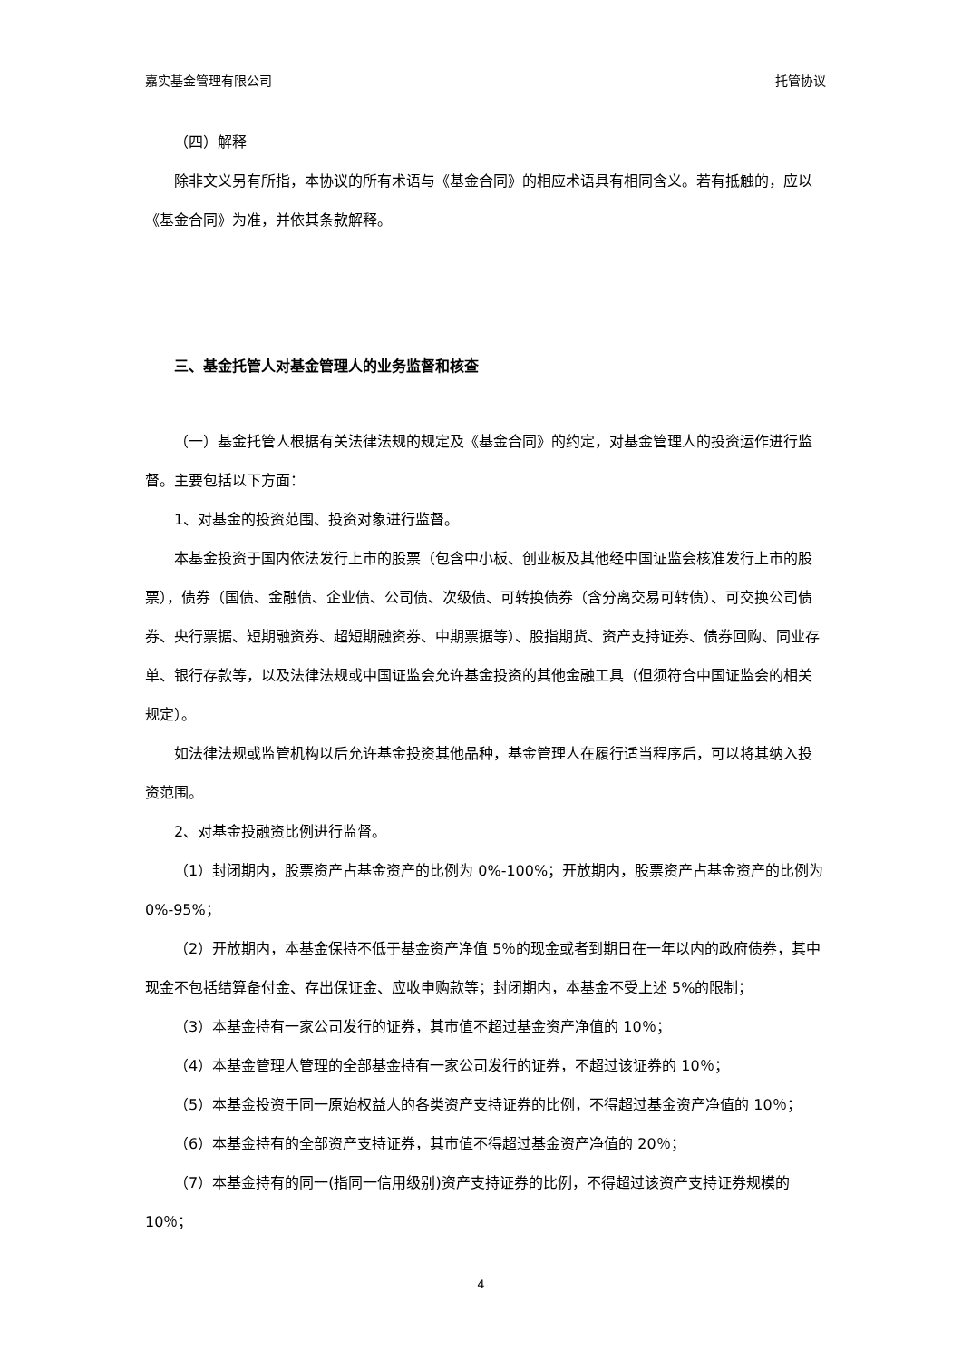嘉实基金管理有限公司 托管协议
（四）解释
除非文义另有所指，本协议的所有术语与《基金合同》的相应术语具有相同含义。若有抵触的，应以《基金合同》为准，并依其条款解释。
三、基金托管人对基金管理人的业务监督和核查
（一）基金托管人根据有关法律法规的规定及《基金合同》的约定，对基金管理人的投资运作进行监督。主要包括以下方面：
1、对基金的投资范围、投资对象进行监督。
本基金投资于国内依法发行上市的股票（包含中小板、创业板及其他经中国证监会核准发行上市的股票），债券（国债、金融债、企业债、公司债、次级债、可转换债券（含分离交易可转债）、可交换公司债券、央行票据、短期融资券、超短期融资券、中期票据等）、股指期货、资产支持证券、债券回购、同业存单、银行存款等，以及法律法规或中国证监会允许基金投资的其他金融工具（但须符合中国证监会的相关规定）。
如法律法规或监管机构以后允许基金投资其他品种，基金管理人在履行适当程序后，可以将其纳入投资范围。
2、对基金投融资比例进行监督。
（1）封闭期内，股票资产占基金资产的比例为 0%-100%；开放期内，股票资产占基金资产的比例为 0%-95%；
（2）开放期内，本基金保持不低于基金资产净值 5％的现金或者到期日在一年以内的政府债券，其中现金不包括结算备付金、存出保证金、应收申购款等；封闭期内，本基金不受上述 5%的限制；
（3）本基金持有一家公司发行的证券，其市值不超过基金资产净值的 10％；
（4）本基金管理人管理的全部基金持有一家公司发行的证券，不超过该证券的 10％；
（5）本基金投资于同一原始权益人的各类资产支持证券的比例，不得超过基金资产净值的 10％；
（6）本基金持有的全部资产支持证券，其市值不得超过基金资产净值的 20％；
（7）本基金持有的同一(指同一信用级别)资产支持证券的比例，不得超过该资产支持证券规模的 10％；
4